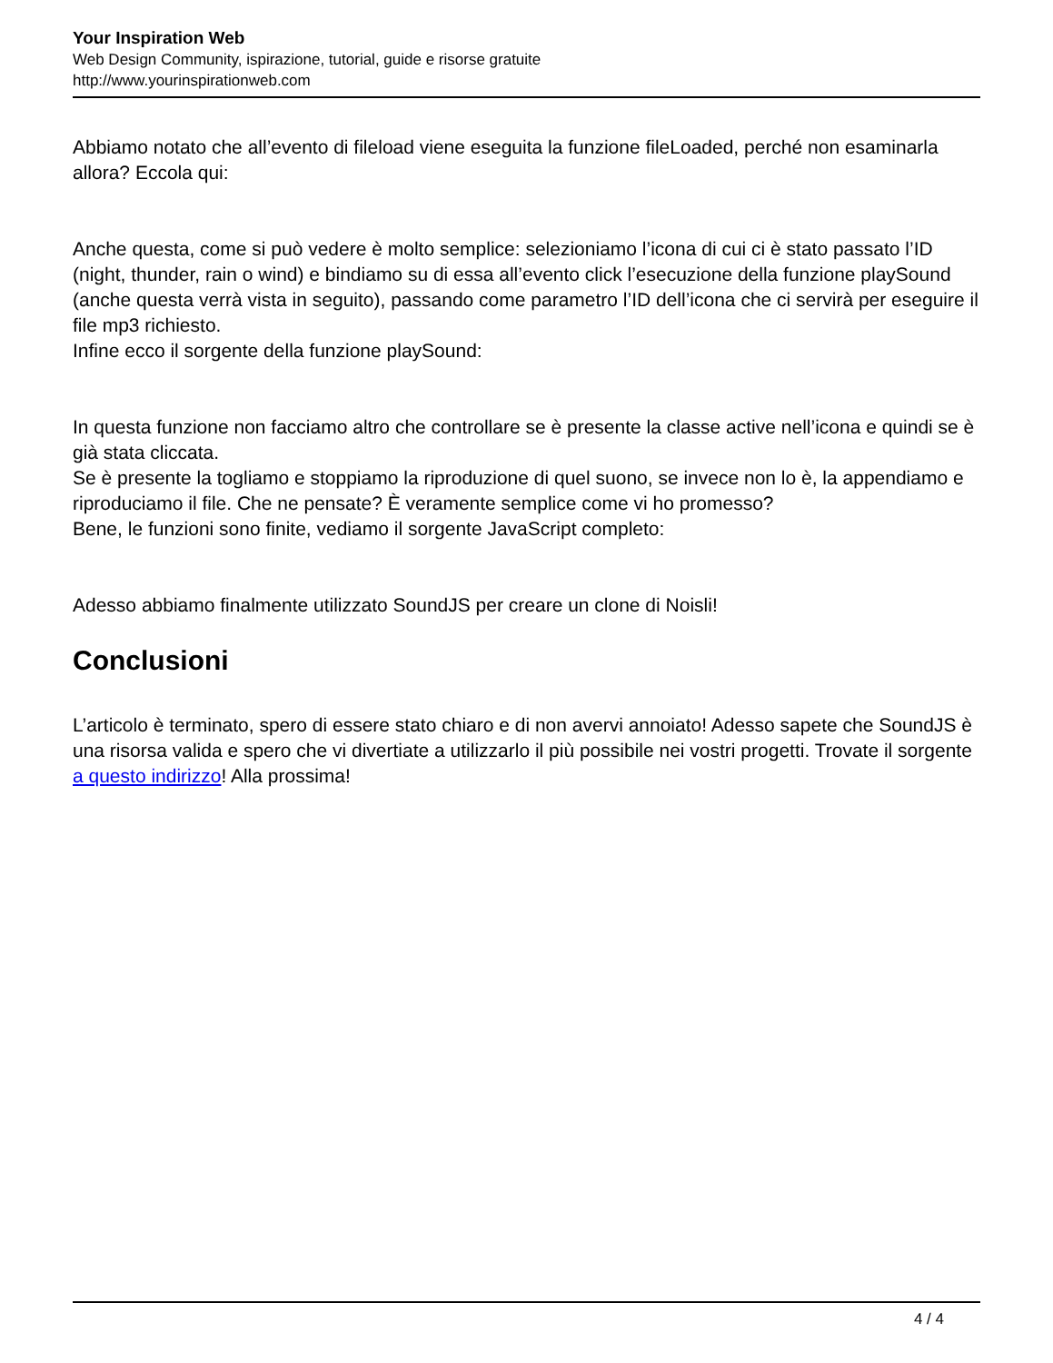Your Inspiration Web
Web Design Community, ispirazione, tutorial, guide e risorse gratuite
http://www.yourinspirationweb.com
Abbiamo notato che all’evento di fileload viene eseguita la funzione fileLoaded, perché non esaminarla allora? Eccola qui:
Anche questa, come si può vedere è molto semplice: selezioniamo l’icona di cui ci è stato passato l’ID (night, thunder, rain o wind) e bindiamo su di essa all’evento click l’esecuzione della funzione playSound (anche questa verrà vista in seguito), passando come parametro l’ID dell’icona che ci servirà per eseguire il file mp3 richiesto.
Infine ecco il sorgente della funzione playSound:
In questa funzione non facciamo altro che controllare se è presente la classe active nell’icona e quindi se è già stata cliccata.
Se è presente la togliamo e stoppiamo la riproduzione di quel suono, se invece non lo è, la appendiamo e riproduciamo il file. Che ne pensate? È veramente semplice come vi ho promesso?
Bene, le funzioni sono finite, vediamo il sorgente JavaScript completo:
Adesso abbiamo finalmente utilizzato SoundJS per creare un clone di Noisli!
Conclusioni
L’articolo è terminato, spero di essere stato chiaro e di non avervi annoiato! Adesso sapete che SoundJS è una risorsa valida e spero che vi divertiate a utilizzarlo il più possibile nei vostri progetti. Trovate il sorgente a questo indirizzo! Alla prossima!
4 / 4